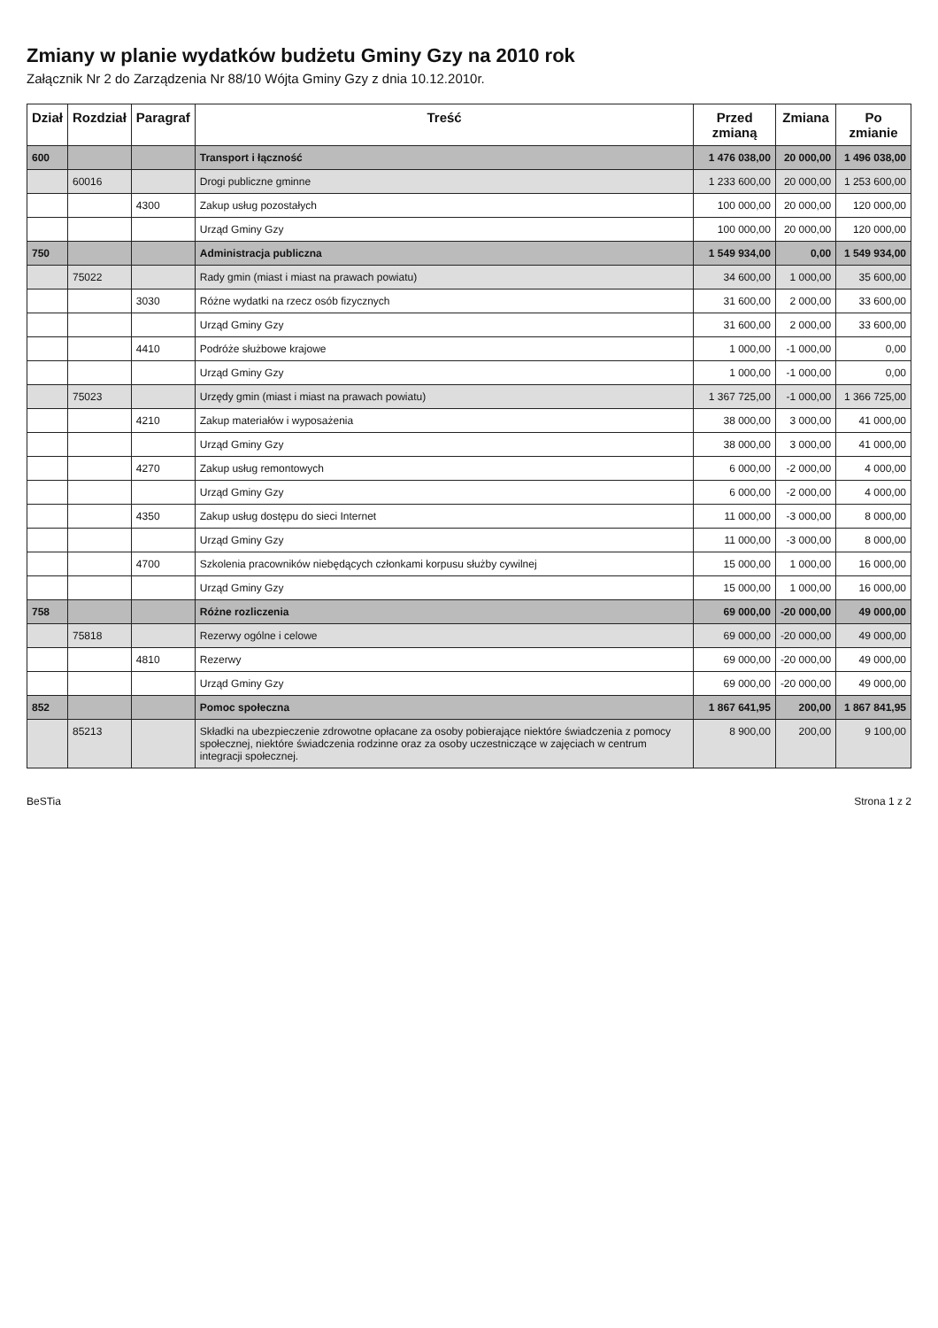Zmiany w planie wydatków budżetu Gminy Gzy na 2010 rok
Załącznik Nr 2 do Zarządzenia Nr 88/10 Wójta Gminy Gzy z dnia 10.12.2010r.
| Dział | Rozdział | Paragraf | Treść | Przed zmianą | Zmiana | Po zmianie |
| --- | --- | --- | --- | --- | --- | --- |
| 600 | | | Transport i łączność | 1 476 038,00 | 20 000,00 | 1 496 038,00 |
| | 60016 | | Drogi publiczne gminne | 1 233 600,00 | 20 000,00 | 1 253 600,00 |
| | | 4300 | Zakup usług pozostałych | 100 000,00 | 20 000,00 | 120 000,00 |
| | | | Urząd Gminy Gzy | 100 000,00 | 20 000,00 | 120 000,00 |
| 750 | | | Administracja publiczna | 1 549 934,00 | 0,00 | 1 549 934,00 |
| | 75022 | | Rady gmin (miast i miast na prawach powiatu) | 34 600,00 | 1 000,00 | 35 600,00 |
| | | 3030 | Różne wydatki na rzecz osób fizycznych | 31 600,00 | 2 000,00 | 33 600,00 |
| | | | Urząd Gminy Gzy | 31 600,00 | 2 000,00 | 33 600,00 |
| | | 4410 | Podróże służbowe krajowe | 1 000,00 | -1 000,00 | 0,00 |
| | | | Urząd Gminy Gzy | 1 000,00 | -1 000,00 | 0,00 |
| | 75023 | | Urzędy gmin (miast i miast na prawach powiatu) | 1 367 725,00 | -1 000,00 | 1 366 725,00 |
| | | 4210 | Zakup materiałów i wyposażenia | 38 000,00 | 3 000,00 | 41 000,00 |
| | | | Urząd Gminy Gzy | 38 000,00 | 3 000,00 | 41 000,00 |
| | | 4270 | Zakup usług remontowych | 6 000,00 | -2 000,00 | 4 000,00 |
| | | | Urząd Gminy Gzy | 6 000,00 | -2 000,00 | 4 000,00 |
| | | 4350 | Zakup usług dostępu do sieci Internet | 11 000,00 | -3 000,00 | 8 000,00 |
| | | | Urząd Gminy Gzy | 11 000,00 | -3 000,00 | 8 000,00 |
| | | 4700 | Szkolenia pracowników niebędących członkami korpusu służby cywilnej | 15 000,00 | 1 000,00 | 16 000,00 |
| | | | Urząd Gminy Gzy | 15 000,00 | 1 000,00 | 16 000,00 |
| 758 | | | Różne rozliczenia | 69 000,00 | -20 000,00 | 49 000,00 |
| | 75818 | | Rezerwy ogólne i celowe | 69 000,00 | -20 000,00 | 49 000,00 |
| | | 4810 | Rezerwy | 69 000,00 | -20 000,00 | 49 000,00 |
| | | | Urząd Gminy Gzy | 69 000,00 | -20 000,00 | 49 000,00 |
| 852 | | | Pomoc społeczna | 1 867 641,95 | 200,00 | 1 867 841,95 |
| | 85213 | | Składki na ubezpieczenie zdrowotne opłacane za osoby pobierające niektóre świadczenia z pomocy społecznej, niektóre świadczenia rodzinne oraz za osoby uczestniczące w zajęciach w centrum integracji społecznej. | 8 900,00 | 200,00 | 9 100,00 |
BeSTia Strona 1 z 2